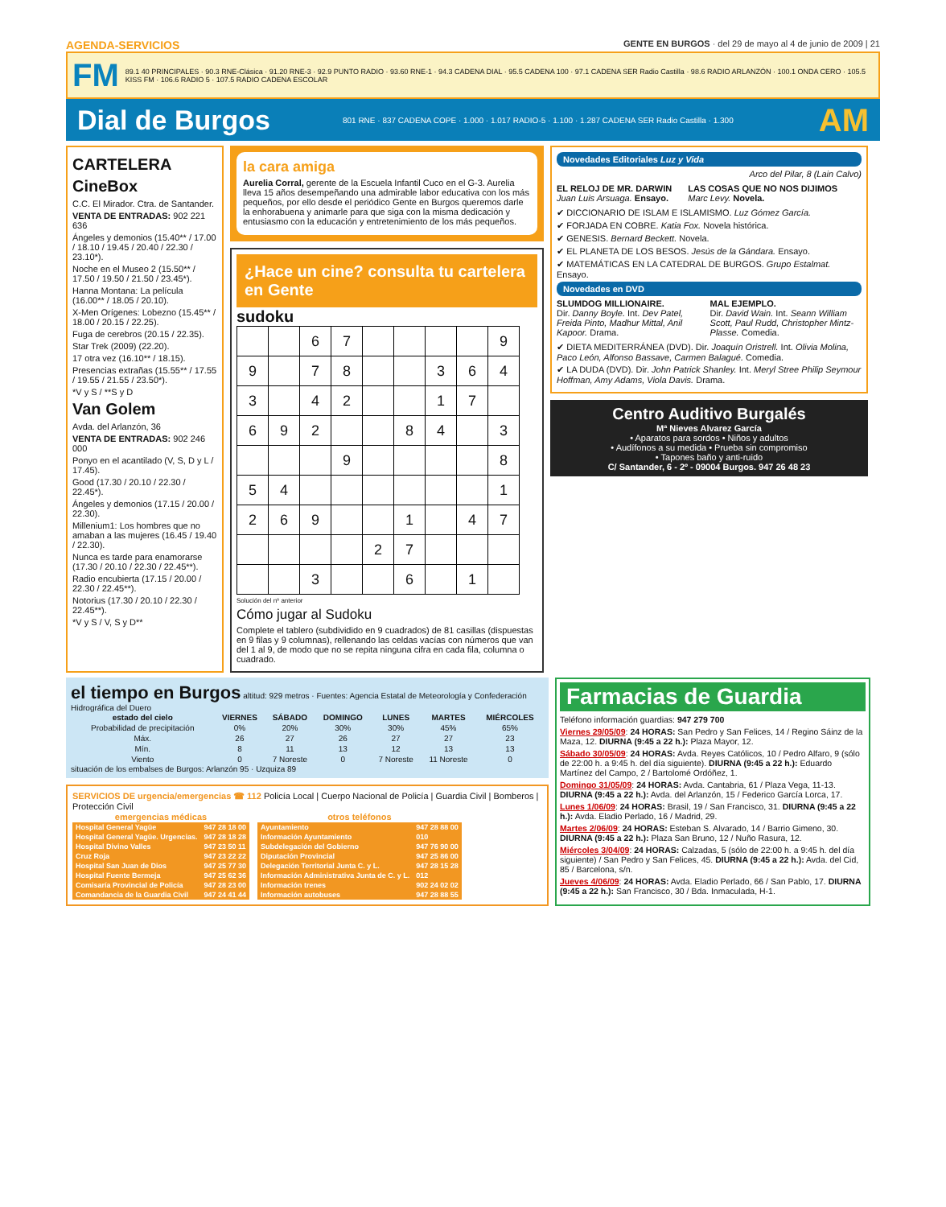AGENDA-SERVICIOS GENTE EN BURGOS · del 29 de mayo al 4 de junio de 2009 | 21
FM 89.1 40 PRINCIPALES · 90.3 RNE-Clásica · 91.20 RNE-3 · 92.9 PUNTO RADIO · 93.60 RNE-1 · 94.3 CADENA DIAL · 95.5 CADENA 100 · 97.1 CADENA SER Radio Castilla · 98.6 RADIO ARLANZÓN · 100.1 ONDA CERO · 105.5 KISS FM · 106.6 RADIO 5 · 107.5 RADIO CADENA ESCOLAR
Dial de Burgos
801 RNE · 837 CADENA COPE · 1.000 · 1.017 RADIO-5 · 1.100 · 1.287 CADENA SER Radio Castilla · 1.300 AM
CARTELERA
CineBox
C.C. El Mirador. Ctra. de Santander.
VENTA DE ENTRADAS: 902 221 636
Ángeles y demonios (15.40** / 17.00 / 18.10 / 19.45 / 20.40 / 22.30 / 23.10*).
Noche en el Museo 2 (15.50** / 17.50 / 19.50 / 21.50 / 23.45*).
Hanna Montana: La película (16.00** / 18.05 / 20.10).
X-Men Orígenes: Lobezno (15.45** / 18.00 / 20.15 / 22.25).
Fuga de cerebros (20.15 / 22.35).
Star Trek (2009) (22.20).
17 otra vez (16.10** / 18.15).
Presencias extrañas (15.55** / 17.55 / 19.55 / 21.55 / 23.50*).
*V y S / **S y D
Van Golem
Avda. del Arlanzón, 36
VENTA DE ENTRADAS: 902 246 000
Ponyo en el acantilado (V, S, D y L / 17.45).
Good (17.30 / 20.10 / 22.30 / 22.45*).
Ángeles y demonios (17.15 / 20.00 / 22.30).
Millenium1: Los hombres que no amaban a las mujeres (16.45 / 19.40 / 22.30).
Nunca es tarde para enamorarse (17.30 / 20.10 / 22.30 / 22.45**).
Radio encubierta (17.15 / 20.00 / 22.30 / 22.45**).
Notorius (17.30 / 20.10 / 22.30 / 22.45**).
*V y S / V, S y D**
la cara amiga
Aurelia Corral, gerente de la Escuela Infantil Cuco en el G-3. Aurelia lleva 15 años desempeñando una admirable labor educativa con los más pequeños, por ello desde el periódico Gente en Burgos queremos darle la enhorabuena y animarle para que siga con la misma dedicación y entusiasmo con la educación y entretenimiento de los más pequeños.
¿Hace un cine? consulta tu cartelera en Gente
sudoku
| | | 6 | 7 | | | | | 9 |
| 9 | | 7 | 8 | | | 3 | 6 | 4 |
| 3 | | 4 | 2 | | | 1 | 7 | |
| 6 | 9 | 2 | | | 8 | 4 | | 3 |
| | | | 9 | | | | | 8 |
| 5 | 4 | | | | | | | 1 |
| 2 | 6 | 9 | | | 1 | | 4 | 7 |
| | | | | 2 | 7 | | | |
| | | 3 | | | 6 | | 1 | |
Solución del nº anterior
Cómo jugar al Sudoku
Complete el tablero (subdividido en 9 cuadrados) de 81 casillas (dispuestas en 9 filas y 9 columnas), rellenando las celdas vacías con números que van del 1 al 9, de modo que no se repita ninguna cifra en cada fila, columna o cuadrado.
Novedades Editoriales Luz y Vida
Arco del Pilar, 8 (Lain Calvo)
EL RELOJ DE MR. DARWIN
Juan Luis Arsuaga. Ensayo.
LAS COSAS QUE NO NOS DIJIMOS
Marc Levy. Novela.
✔ DICCIONARIO DE ISLAM E ISLAMISMO. Luz Gómez García.
✔ FORJADA EN COBRE. Katia Fox. Novela histórica.
✔ GENESIS. Bernard Beckett. Novela.
✔ EL PLANETA DE LOS BESOS. Jesús de la Gándara. Ensayo.
✔ MATEMÁTICAS EN LA CATEDRAL DE BURGOS. Grupo Estalmat. Ensayo.
Novedades en DVD
SLUMDOG MILLIONAIRE.
Dir. Danny Boyle. Int. Dev Patel, Freida Pinto, Madhur Mittal, Anil Kapoor. Drama.
MAL EJEMPLO.
Dir. David Wain. Int. Seann William Scott, Paul Rudd, Christopher Mintz-Plasse. Comedia.
✔ DIETA MEDITERRÁNEA (DVD). Dir. Joaquín Oristrell. Int. Olivia Molina, Paco León, Alfonso Bassave, Carmen Balagué. Comedia.
✔ LA DUDA (DVD). Dir. John Patrick Shanley. Int. Meryl Stree Philip Seymour Hoffman, Amy Adams, Viola Davis. Drama.
Centro Auditivo Burgalés
Mª Nieves Alvarez García
• Aparatos para sordos • Niños y adultos
• Audífonos a su medida • Prueba sin compromiso
• Tapones baño y anti-ruido
C/ Santander, 6 - 2º - 09004 Burgos. 947 26 48 23
el tiempo en Burgos altitud: 929 metros · Fuentes: Agencia Estatal de Meteorología y Confederación Hidrográfica del Duero
| estado del cielo | VIERNES | SÁBADO | DOMINGO | LUNES | MARTES | MIÉRCOLES |
| --- | --- | --- | --- | --- | --- | --- |
| Probabilidad de precipitación | 0% | 20% | 30% | 30% | 45% | 65% |
| Máx. | 26 | 27 | 26 | 27 | 27 | 23 |
| Mín. | 8 | 11 | 13 | 12 | 13 | 13 |
| Viento | 0 | 7 Noreste | 0 | 7 Noreste | 11 Noreste | 0 |
situación de los embalses de Burgos: Arlanzón 95 · Uzquiza 89
SERVICIOS DE urgencia/emergencias ☎ 112 Policía Local | Cuerpo Nacional de Policía | Guardia Civil | Bomberos | Protección Civil
| emergencias médicas | |
| --- | --- |
| Hospital General Yagüe | 947 28 18 00 |
| Hospital General Yagüe. Urgencias. | 947 28 18 28 |
| Hospital Divino Valles | 947 23 50 11 |
| Cruz Roja | 947 23 22 22 |
| Hospital San Juan de Dios | 947 25 77 30 |
| Hospital Fuente Bermeja | 947 25 62 36 |
| Comisaría Provincial de Policía | 947 28 23 00 |
| Comandancia de la Guardia Civil | 947 24 41 44 |
| otros teléfonos | |
| --- | --- |
| Ayuntamiento | 947 28 88 00 |
| Información Ayuntamiento | 010 |
| Subdelegación del Gobierno | 947 76 90 00 |
| Diputación Provincial | 947 25 86 00 |
| Delegación Territorial Junta C. y L. | 947 28 15 28 |
| Información Administrativa Junta de C. y L. | 012 |
| Información trenes | 902 24 02 02 |
| Información autobuses | 947 28 88 55 |
Farmacias de Guardia
Teléfono información guardias: 947 279 700
Viernes 29/05/09: 24 HORAS: San Pedro y San Felices, 14 / Regino Sáinz de la Maza, 12. DIURNA (9:45 a 22 h.): Plaza Mayor, 12.
Sábado 30/05/09: 24 HORAS: Avda. Reyes Católicos, 10 / Pedro Alfaro, 9 (sólo de 22:00 h. a 9:45 h. del día siguiente). DIURNA (9:45 a 22 h.): Eduardo Martínez del Campo, 2 / Bartolomé Ordóñez, 1.
Domingo 31/05/09: 24 HORAS: Avda. Cantabria, 61 / Plaza Vega, 11-13. DIURNA (9:45 a 22 h.): Avda. del Arlanzón, 15 / Federico García Lorca, 17.
Lunes 1/06/09: 24 HORAS: Brasil, 19 / San Francisco, 31. DIURNA (9:45 a 22 h.): Avda. Eladio Perlado, 16 / Madrid, 29.
Martes 2/06/09: 24 HORAS: Esteban S. Alvarado, 14 / Barrio Gimeno, 30. DIURNA (9:45 a 22 h.): Plaza San Bruno, 12 / Nuño Rasura, 12.
Miércoles 3/04/09: 24 HORAS: Calzadas, 5 (sólo de 22:00 h. a 9:45 h. del día siguiente) / San Pedro y San Felices, 45. DIURNA (9:45 a 22 h.): Avda. del Cid, 85 / Barcelona, s/n.
Jueves 4/06/09: 24 HORAS: Avda. Eladio Perlado, 66 / San Pablo, 17. DIURNA (9:45 a 22 h.): San Francisco, 30 / Bda. Inmaculada, H-1.